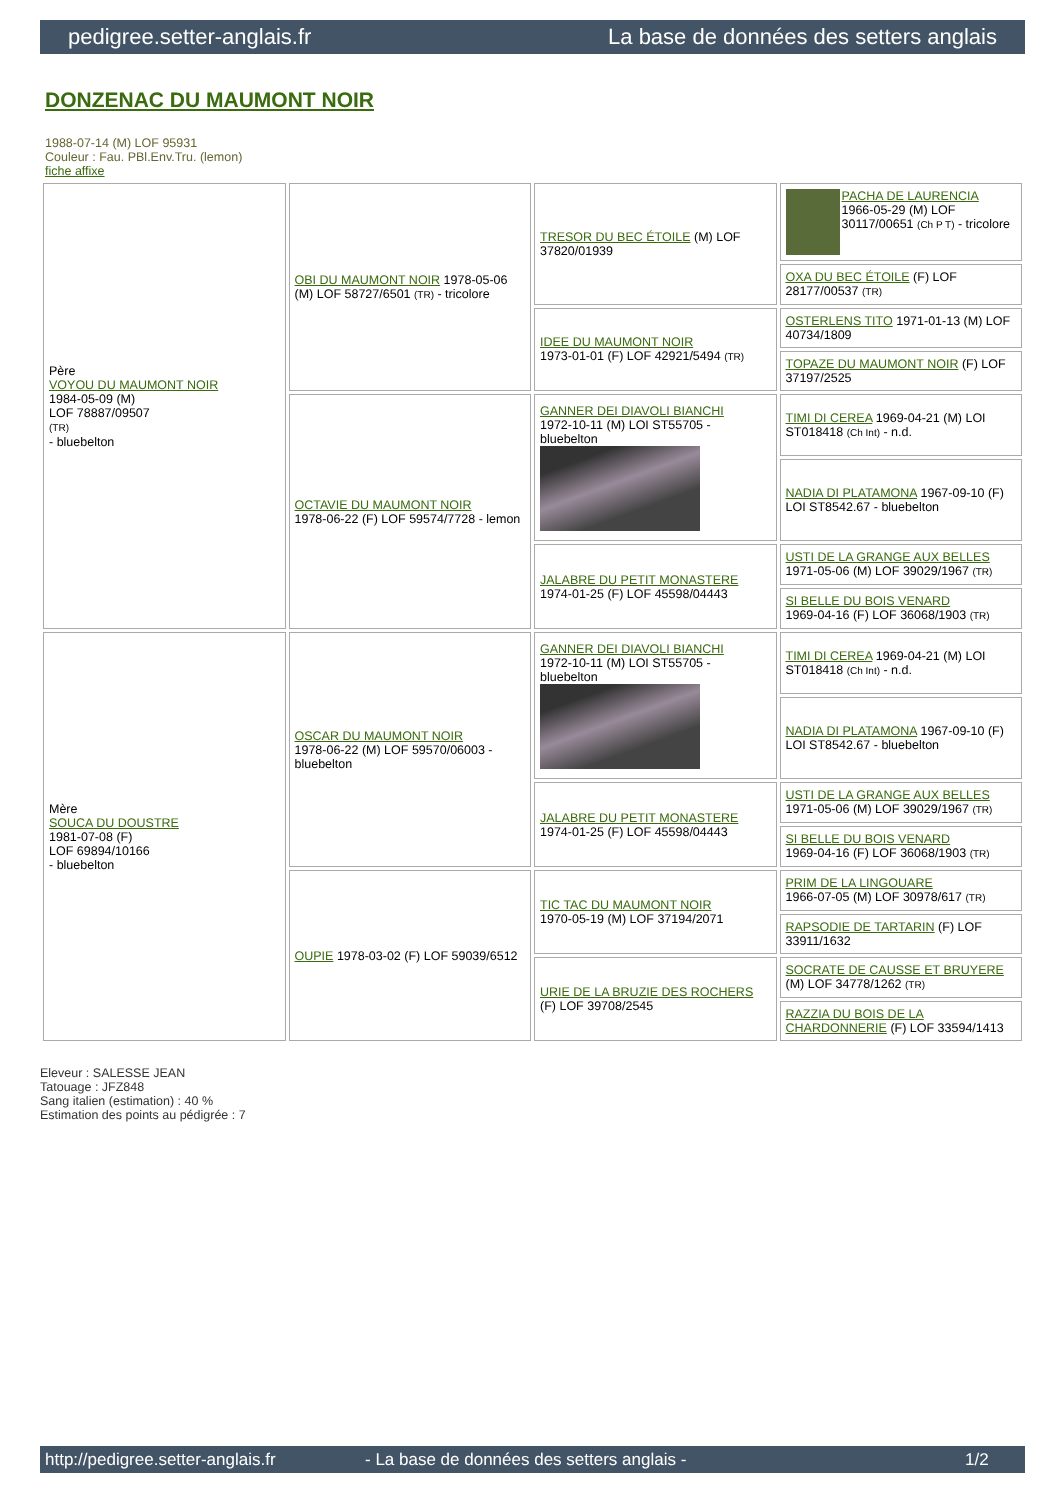pedigree.setter-anglais.fr La base de données des setters anglais
DONZENAC DU MAUMONT NOIR
1988-07-14 (M) LOF 95931
Couleur : Fau. PBl.Env.Tru. (lemon)
fiche affixe
| Père VOYOU DU MAUMONT NOIR 1984-05-09 (M) LOF 78887/09507 (TR) - bluebelton | OBI DU MAUMONT NOIR 1978-05-06 (M) LOF 58727/6501 (TR) - tricolore | TRESOR DU BEC ÉTOILE (M) LOF 37820/01939 | PACHA DE LAURENCIA 1966-05-29 (M) LOF 30117/00651 (Ch P T) - tricolore |
| | | | OXA DU BEC ÉTOILE (F) LOF 28177/00537 (TR) |
| | | IDEE DU MAUMONT NOIR 1973-01-01 (F) LOF 42921/5494 (TR) | OSTERLENS TITO 1971-01-13 (M) LOF 40734/1809 |
| | | | TOPAZE DU MAUMONT NOIR (F) LOF 37197/2525 |
| | OCTAVIE DU MAUMONT NOIR 1978-06-22 (F) LOF 59574/7728 - lemon | GANNER DEI DIAVOLI BIANCHI 1972-10-11 (M) LOI ST55705 - bluebelton | TIMI DI CEREA 1969-04-21 (M) LOI ST018418 (Ch Int) - n.d. |
| | | | NADIA DI PLATAMONA 1967-09-10 (F) LOI ST8542.67 - bluebelton |
| | | JALABRE DU PETIT MONASTERE 1974-01-25 (F) LOF 45598/04443 | USTI DE LA GRANGE AUX BELLES 1971-05-06 (M) LOF 39029/1967 (TR) |
| | | | SI BELLE DU BOIS VENARD 1969-04-16 (F) LOF 36068/1903 (TR) |
| Mère SOUCA DU DOUSTRE 1981-07-08 (F) LOF 69894/10166 - bluebelton | OSCAR DU MAUMONT NOIR 1978-06-22 (M) LOF 59570/06003 - bluebelton | GANNER DEI DIAVOLI BIANCHI 1972-10-11 (M) LOI ST55705 - bluebelton | TIMI DI CEREA 1969-04-21 (M) LOI ST018418 (Ch Int) - n.d. |
| | | | NADIA DI PLATAMONA 1967-09-10 (F) LOI ST8542.67 - bluebelton |
| | | JALABRE DU PETIT MONASTERE 1974-01-25 (F) LOF 45598/04443 | USTI DE LA GRANGE AUX BELLES 1971-05-06 (M) LOF 39029/1967 (TR) |
| | | | SI BELLE DU BOIS VENARD 1969-04-16 (F) LOF 36068/1903 (TR) |
| | OUPIE 1978-03-02 (F) LOF 59039/6512 | TIC TAC DU MAUMONT NOIR 1970-05-19 (M) LOF 37194/2071 | PRIM DE LA LINGOUARE 1966-07-05 (M) LOF 30978/617 (TR) |
| | | | RAPSODIE DE TARTARIN (F) LOF 33911/1632 |
| | | URIE DE LA BRUZIE DES ROCHERS (F) LOF 39708/2545 | SOCRATE DE CAUSSE ET BRUYERE (M) LOF 34778/1262 (TR) |
| | | | RAZZIA DU BOIS DE LA CHARDONNERIE (F) LOF 33594/1413 |
Eleveur : SALESSE JEAN
Tatouage : JFZ848
Sang italien (estimation) : 40 %
Estimation des points au pédigrée : 7
http://pedigree.setter-anglais.fr - La base de données des setters anglais - 1/2